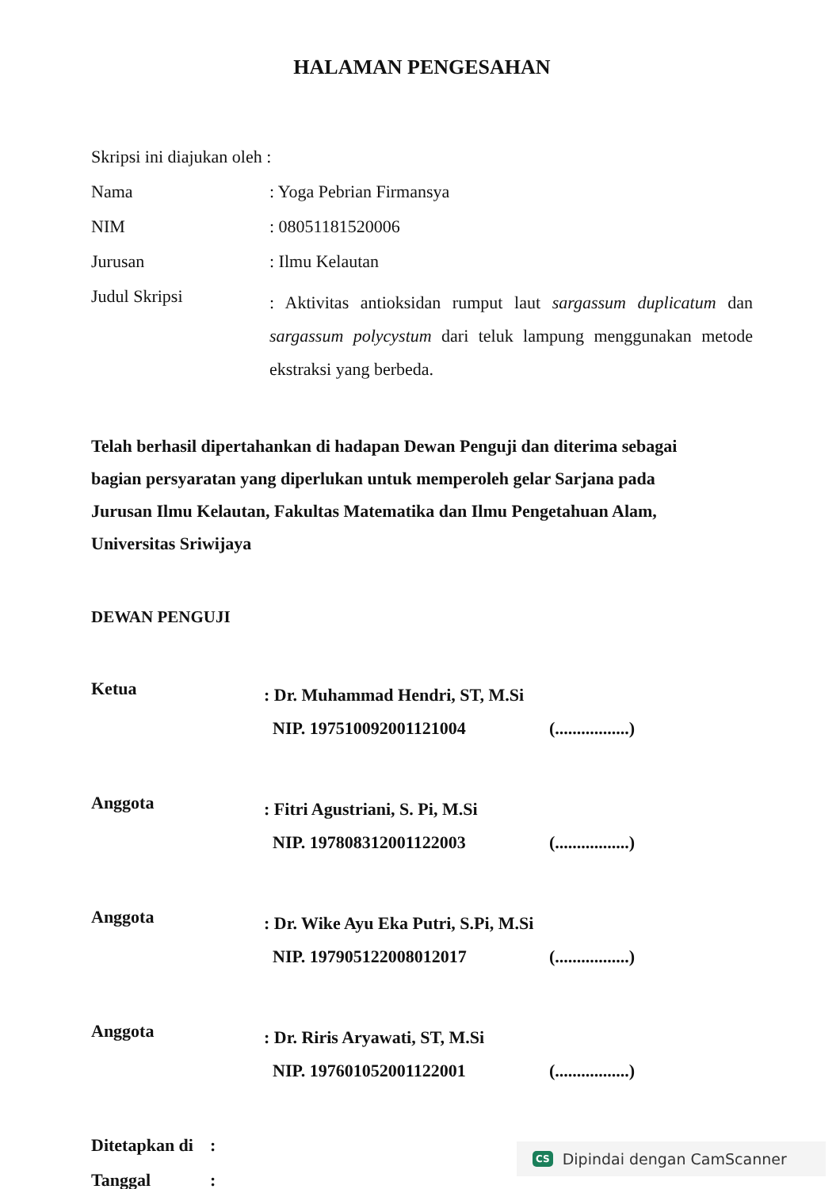HALAMAN PENGESAHAN
Skripsi ini diajukan oleh :
Nama : Yoga Pebrian Firmansya
NIM : 08051181520006
Jurusan : Ilmu Kelautan
Judul Skripsi
: Aktivitas antioksidan rumput laut sargassum duplicatum dan sargassum polycystum dari teluk lampung menggunakan metode ekstraksi yang berbeda.
Telah berhasil dipertahankan di hadapan Dewan Penguji dan diterima sebagai bagian persyaratan yang diperlukan untuk memperoleh gelar Sarjana pada Jurusan Ilmu Kelautan, Fakultas Matematika dan Ilmu Pengetahuan Alam, Universitas Sriwijaya
DEWAN PENGUJI
Ketua
: Dr. Muhammad Hendri, ST, M.Si
NIP. 197510092001121004
(.................)
Anggota
: Fitri Agustriani, S. Pi, M.Si
NIP. 197808312001122003
(.................)
Anggota
: Dr. Wike Ayu Eka Putri, S.Pi, M.Si
NIP. 197905122008012017
(.................)
Anggota
: Dr. Riris Aryawati, ST, M.Si
NIP. 197601052001122001
(.................)
Ditetapkan di
:
Tanggal :
CS Dipindai dengan CamScanner